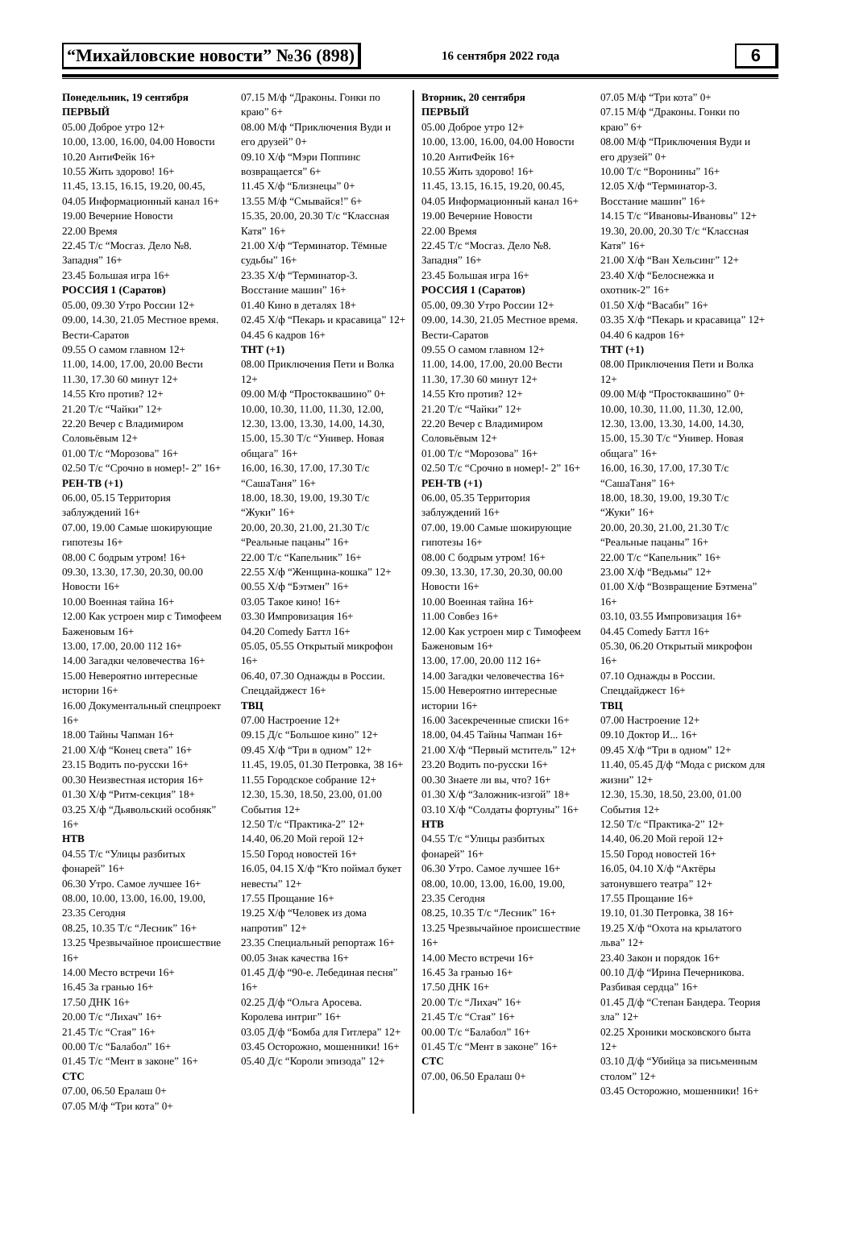“Михайловские новости” №36 (898) 16 сентября 2022 года 6
Понедельник, 19 сентября
ПЕРВЫЙ
05.00 Доброе утро 12+
10.00, 13.00, 16.00, 04.00 Новости
10.20 АнтиФейк 16+
10.55 Жить здорово! 16+
11.45, 13.15, 16.15, 19.20, 00.45, 04.05 Информационный канал 16+
19.00 Вечерние Новости
22.00 Время
22.45 Т/с “Мосгаз. Дело №8. Западня” 16+
23.45 Большая игра 16+
РОССИЯ 1 (Саратов)
05.00, 09.30 Утро России 12+
09.00, 14.30, 21.05 Местное время. Вести-Саратов
09.55 О самом главном 12+
11.00, 14.00, 17.00, 20.00 Вести
11.30, 17.30 60 минут 12+
14.55 Кто против? 12+
21.20 Т/с “Чайки” 12+
22.20 Вечер с Владимиром Соловьёвым 12+
01.00 Т/с “Морозова” 16+
02.50 Т/с “Срочно в номер!- 2” 16+
РЕН-ТВ (+1)
06.00, 05.15 Территория заблуждений 16+
07.00, 19.00 Самые шокирующие гипотезы 16+
08.00 С бодрым утром! 16+
09.30, 13.30, 17.30, 20.30, 00.00 Новости 16+
10.00 Военная тайна 16+
12.00 Как устроен мир с Тимофеем Баженовым 16+
13.00, 17.00, 20.00 112 16+
14.00 Загадки человечества 16+
15.00 Невероятно интересные истории 16+
16.00 Документальный спецпроект 16+
18.00 Тайны Чапман 16+
21.00 Х/ф “Конец света” 16+
23.15 Водить по-русски 16+
00.30 Неизвестная история 16+
01.30 Х/ф “Ритм-секция” 18+
03.25 Х/ф “Дьявольский особняк” 16+
НТВ
04.55 Т/с “Улицы разбитых фонарей” 16+
06.30 Утро. Самое лучшее 16+
08.00, 10.00, 13.00, 16.00, 19.00, 23.35 Сегодня
08.25, 10.35 Т/с “Лесник” 16+
13.25 Чрезвычайное происшествие 16+
14.00 Место встречи 16+
16.45 За гранью 16+
17.50 ДНК 16+
20.00 Т/с “Лихач” 16+
21.45 Т/с “Стая” 16+
00.00 Т/с “Балабол” 16+
01.45 Т/с “Мент в законе” 16+
СТС
07.00, 06.50 Ералаш 0+
07.05 М/ф “Три кота” 0+
07.15 М/ф “Драконы. Гонки по краю” 6+
08.00 М/ф “Приключения Вуди и его друзей” 0+
09.10 Х/ф “Мэри Поппинс возвращается” 6+
11.45 Х/ф “Близнецы” 0+
13.55 М/ф “Смывайся!” 6+
15.35, 20.00, 20.30 Т/с “Классная Катя” 16+
21.00 Х/ф “Терминатор. Тёмные судьбы” 16+
23.35 Х/ф “Терминатор-3. Восстание машин” 16+
01.40 Кино в деталях 18+
02.45 Х/ф “Пекарь и красавица” 12+
04.45 6 кадров 16+
ТНТ (+1)
08.00 Приключения Пети и Волка 12+
09.00 М/ф “Простоквашино” 0+
10.00, 10.30, 11.00, 11.30, 12.00, 12.30, 13.00, 13.30, 14.00, 14.30, 15.00, 15.30 Т/с “Универ. Новая общага” 16+
16.00, 16.30, 17.00, 17.30 Т/с “СашаТаня” 16+
18.00, 18.30, 19.00, 19.30 Т/с “Жуки” 16+
20.00, 20.30, 21.00, 21.30 Т/с “Реальные пацаны” 16+
22.00 Т/с “Капельник” 16+
22.55 Х/ф “Женщина-кошка” 12+
00.55 Х/ф “Бэтмен” 16+
03.05 Такое кино! 16+
03.30 Импровизация 16+
04.20 Comedy Баттл 16+
05.05, 05.55 Открытый микрофон 16+
06.40, 07.30 Однажды в России. Спецдайджест 16+
ТВЦ
07.00 Настроение 12+
09.15 Д/с “Большое кино” 12+
09.45 Х/ф “Три в одном” 12+
11.45, 19.05, 01.30 Петровка, 38 16+
11.55 Городское собрание 12+
12.30, 15.30, 18.50, 23.00, 01.00 События 12+
12.50 Т/с “Практика-2” 12+
14.40, 06.20 Мой герой 12+
15.50 Город новостей 16+
16.05, 04.15 Х/ф “Кто поймал букет невесты” 12+
17.55 Прощание 16+
19.25 Х/ф “Человек из дома напротив” 12+
23.35 Специальный репортаж 16+
00.05 Знак качества 16+
01.45 Д/ф “90-е. Лебединая песня” 16+
02.25 Д/ф “Ольга Аросева. Королева интриг” 16+
03.05 Д/ф “Бомба для Гитлера” 12+
03.45 Осторожно, мошенники! 16+
05.40 Д/с “Короли эпизода” 12+
Вторник, 20 сентября
ПЕРВЫЙ
05.00 Доброе утро 12+
10.00, 13.00, 16.00, 04.00 Новости
10.20 АнтиФейк 16+
10.55 Жить здорово! 16+
11.45, 13.15, 16.15, 19.20, 00.45, 04.05 Информационный канал 16+
19.00 Вечерние Новости
22.00 Время
22.45 Т/с “Мосгаз. Дело №8. Западня” 16+
23.45 Большая игра 16+
РОССИЯ 1 (Саратов)
05.00, 09.30 Утро России 12+
09.00, 14.30, 21.05 Местное время. Вести-Саратов
09.55 О самом главном 12+
11.00, 14.00, 17.00, 20.00 Вести
11.30, 17.30 60 минут 12+
14.55 Кто против? 12+
21.20 Т/с “Чайки” 12+
22.20 Вечер с Владимиром Соловьёвым 12+
01.00 Т/с “Морозова” 16+
02.50 Т/с “Срочно в номер!- 2” 16+
РЕН-ТВ (+1)
06.00, 05.35 Территория заблуждений 16+
07.00, 19.00 Самые шокирующие гипотезы 16+
08.00 С бодрым утром! 16+
09.30, 13.30, 17.30, 20.30, 00.00 Новости 16+
10.00 Военная тайна 16+
11.00 Совбез 16+
12.00 Как устроен мир с Тимофеем Баженовым 16+
13.00, 17.00, 20.00 112 16+
14.00 Загадки человечества 16+
15.00 Невероятно интересные истории 16+
16.00 Засекреченные списки 16+
18.00, 04.45 Тайны Чапман 16+
21.00 Х/ф “Первый мститель” 12+
23.20 Водить по-русски 16+
00.30 Знаете ли вы, что? 16+
01.30 Х/ф “Заложник-изгой” 18+
03.10 Х/ф “Солдаты фортуны” 16+
НТВ
04.55 Т/с “Улицы разбитых фонарей” 16+
06.30 Утро. Самое лучшее 16+
08.00, 10.00, 13.00, 16.00, 19.00, 23.35 Сегодня
08.25, 10.35 Т/с “Лесник” 16+
13.25 Чрезвычайное происшествие 16+
14.00 Место встречи 16+
16.45 За гранью 16+
17.50 ДНК 16+
20.00 Т/с “Лихач” 16+
21.45 Т/с “Стая” 16+
00.00 Т/с “Балабол” 16+
01.45 Т/с “Мент в законе” 16+
СТС
07.00, 06.50 Ералаш 0+
07.05 М/ф “Три кота” 0+
07.15 М/ф “Драконы. Гонки по краю” 6+
08.00 М/ф “Приключения Вуди и его друзей” 0+
10.00 Т/с “Воронины” 16+
12.05 Х/ф “Терминатор-3. Восстание машин” 16+
14.15 Т/с “Ивановы-Ивановы” 12+
19.30, 20.00, 20.30 Т/с “Классная Катя” 16+
21.00 Х/ф “Ван Хельсинг” 12+
23.40 Х/ф “Белоснежка и охотник-2” 16+
01.50 Х/ф “Васаби” 16+
03.35 Х/ф “Пекарь и красавица” 12+
04.40 6 кадров 16+
ТНТ (+1)
08.00 Приключения Пети и Волка 12+
09.00 М/ф “Простоквашино” 0+
10.00, 10.30, 11.00, 11.30, 12.00, 12.30, 13.00, 13.30, 14.00, 14.30, 15.00, 15.30 Т/с “Универ. Новая общага” 16+
16.00, 16.30, 17.00, 17.30 Т/с “СашаТаня” 16+
18.00, 18.30, 19.00, 19.30 Т/с “Жуки” 16+
20.00, 20.30, 21.00, 21.30 Т/с “Реальные пацаны” 16+
22.00 Т/с “Капельник” 16+
23.00 Х/ф “Ведьмы” 12+
01.00 Х/ф “Возвращение Бэтмена” 16+
03.10, 03.55 Импровизация 16+
04.45 Comedy Баттл 16+
05.30, 06.20 Открытый микрофон 16+
07.10 Однажды в России. Спецдайджест 16+
ТВЦ
07.00 Настроение 12+
09.10 Доктор И... 16+
09.45 Х/ф “Три в одном” 12+
11.40, 05.45 Д/ф “Мода с риском для жизни” 12+
12.30, 15.30, 18.50, 23.00, 01.00 События 12+
12.50 Т/с “Практика-2” 12+
14.40, 06.20 Мой герой 12+
15.50 Город новостей 16+
16.05, 04.10 Х/ф “Актёры затонувшего театра” 12+
17.55 Прощание 16+
19.10, 01.30 Петровка, 38 16+
19.25 Х/ф “Охота на крылатого льва” 12+
23.40 Закон и порядок 16+
00.10 Д/ф “Ирина Печерникова. Разбивая сердца” 16+
01.45 Д/ф “Степан Бандера. Теория зла” 12+
02.25 Хроники московского быта 12+
03.10 Д/ф “Убийца за письменным столом” 12+
03.45 Осторожно, мошенники! 16+